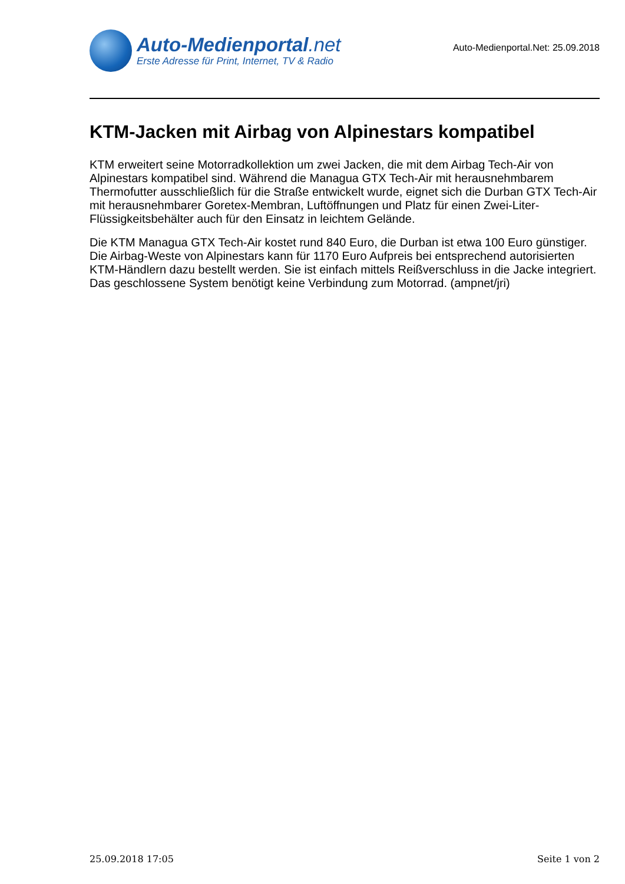Auto-Medienportal.net
Erste Adresse für Print, Internet, TV & Radio
Auto-Medienportal.Net: 25.09.2018
KTM-Jacken mit Airbag von Alpinestars kompatibel
KTM erweitert seine Motorradkollektion um zwei Jacken, die mit dem Airbag Tech-Air von Alpinestars kompatibel sind. Während die Managua GTX Tech-Air mit herausnehmbarem Thermofutter ausschließlich für die Straße entwickelt wurde, eignet sich die Durban GTX Tech-Air mit herausnehmbarer Goretex-Membran, Luftöffnungen und Platz für einen Zwei-Liter-Flüssigkeitsbehälter auch für den Einsatz in leichtem Gelände.
Die KTM Managua GTX Tech-Air kostet rund 840 Euro, die Durban ist etwa 100 Euro günstiger. Die Airbag-Weste von Alpinestars kann für 1170 Euro Aufpreis bei entsprechend autorisierten KTM-Händlern dazu bestellt werden. Sie ist einfach mittels Reißverschluss in die Jacke integriert. Das geschlossene System benötigt keine Verbindung zum Motorrad. (ampnet/jri)
25.09.2018 17:05 Seite 1 von 2